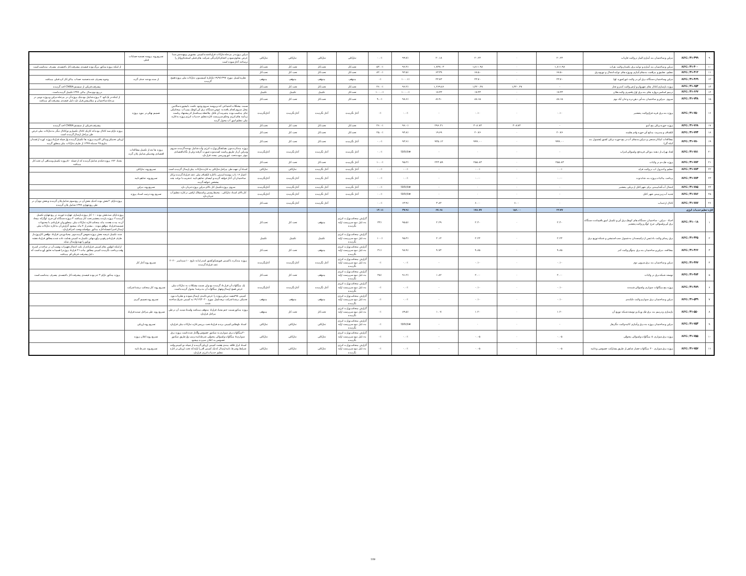| ۹ | AFG /۴۱-۳۹۹ | دیزاین و ساختمان بند آبیاری المار در ولایت فاریاب | ۲۰.۲۴ | - | ۲۰.۲۴ | ۲۰.۱۸ | ۹۹.۷٪ | ۰.۰٪ | تدارکاتی | تدارکاتی | تدارکاتی | تدارکاتی | دیزاین پروژه در مرحله تدارکات قراردادشده کمپنی مشورتی ومهندسی سبا غرض معلوم نمودن احجام کارکردگی شرکت های قبلی استخدام وکار را درساحه آغاز نموده است | تسریع روند پروسه تصفیه حسابات قبلی | |
| ۱۰ | AFG /۴۱-۴۰۰ | دیزاین و ساختمان بند آبیاری و تولید برق پاشدان ولایت هرات | ۱,۸۱۱.۹۸ | - | ۱,۸۱۱.۹۸ | ۱,۷۴۷.۰۳ | ۹۶.۴٪ | ۵۳.۰٪ | تحت کار | تحت کار | تحت کار | تحت کار | | | از اینکه پروژه مذکور بزرگ بوده فیصدی پیشرفت کار با فیصدی مصرف متناسب است |
| ۱۱ | AFG /۴۱-۴۱۲ | تنظیم، تطبیق و مراقبت بندهای آبیاری وپروژه های تولید انتقال و توزیع برق | ۶۸.۵۰ | - | ۶۸.۵۰ | ۶۳.۳۹ | ۹۲.۵٪ | ۸۲.۰٪ | تحت کار | تحت کار | تحت کار | تحت کار | | | |
| ۱۲ | AFG /۴۱-۴۶۹ | دیزاین وساختمان دستگاه برق آبی در ولایت غور(چوره لچ) | ۴۴.۷۰ | - | ۴۴.۷۰ | ۴۴.۷۳ | ۱۰۰.۱٪ | ۰٪ | متوقف | متوقف | متوقف | متوقف | نظربه ایمیل مورخ ۱۹/۹/۱۳۹۷ دازادارهٔ کمیسیون تدارکات ملی پروژه فسخ گردیده | از سند بودجه حذف گردد | وجوه مصرف شده تصفیه حساب مالی کار کرد قبلی میباشد |
| ۱۳ | AFG /۴۱-۶۵۴ | پروژه بازسازی کانال های شهروان و ارچی ولایت کندز و تخار | - | ۱,۳۲۰.۴۷ | ۱,۳۲۰.۴۷ | ۱,۲۶۹.۸۶ | ۹۶.۲٪ | ۴۶.۰٪ | تحت کار | تحت کار | تحت کار | تحت کار | | | پیشرفت فزیکی از سیستم CMRA اخذ گردیده |
| ۱۴ | AFG /۴۱-۶۶۷ | ترمیم اساسی دروازه های بند برق اول پلخمری ولایت بغلان | ۱۷.۳۳ | - | ۱۷.۳۳ | ۱۷.۳۳ | ۱۰۰.۰٪ | ۱۰۰.۰٪ | تحت کار | تکمیل | تکمیل | تکمیل | | | در ربع دوم سال مالی ۱۳۹۹ تکمیل گردیده است. |
| ۱۵ | AFG /۴۱-۷۴۸ | سروی ،دیزاین و ساختمان بند آبی دهن دره و خان آباد دوم | ۸۸.۱۵ | - | ۸۸.۱۵ | ۸۶.۹۰ | ۹۸.۶٪ | ۹.۰٪ | تحت کار | تحت کار | تحت کار | تحت کار | | | از اینکه در یک کود ۲ پروژه شامل بوده یک پروژه آن در مرحله دیزاین و پروژه دومی در مرحله ساختمان و مبلایزیشن قرار دارد دلیل فیصدی پیشرفت کم میباشد |
| ۱۶ | AFG /۴۱-۷۵۰ | پروژه بند برق قریه فراج ولایت پنجشیر | ۰.۱۰ | - | ۰.۱۰ | - | ۰.۰٪ | ۰٪ | آغاز نگردیده | آغاز نگردیده | آغاز نگردیده | آغازنگردیده | نسبت مشکلات اجتماعی که درپروسه سروی وجود داشت بامشوره ساکنین محل سروی انجام یافته به عوض دستگاه برق آبی کوچک پمپ آب میخانیکی جای مناسب بوده مثمریت آن قابل ملاحظه میباشدار اثر پیشنهاد ریاست برنامه های انرژی وحکم سرپرست اداره تنظیم خدمات انرژی پروژه به اداره ملی تنظیم امور آب محول گردید | تصمیم نهائی در مورد پروژه | |
| ۱۷ | AFG /۴۱-۷۶۸ | پروژه حوزه دریائی پنج آمو | - | ۳۰۸.۷۳ | ۳۰۸.۷۳ | ۲۹۶.۳۱ | ۹۶.۰٪ | ۴۶.۰٪ | تحت کار | تحت کار | تحت کار | تحت کار | | | پیشرفت فزیکی از سیستم CMRA اخذ گردیده |
| ۱۸ | AFG /۴۱-۷۷۴ | انکشاف و مدیریت منابع آبی حوزه وادی هلمند | ۲۰.۷۶ | - | ۲۰.۷۶ | ۱۹.۶۹ | ۹۴.۸٪ | ۲۵.۰٪ | تحت کار | تحت کار | تحت کار | تحت کار | | | پروژه دارای سه کانال بوده که کار یک کانال تکمیل و دو کانال دیگر به تدارکات ملی غرض طی مراحل ارسال گردیده است |
| ۱۹ | AFG /۴۱-۷۸۰ | مطالعات امکان سنجی و دیزاین بندهای آب در پنج حوزه دریایی کشور (بشمول بند کیله گی) | ۹۹۹.۰۰ | - | ۹۹۹.۰۰ | ۹۳۵.۱۲ | ۹۳.۶٪ | ۰.۰٪ | آغاز نگردیده | تحت کار | تحت کار | تحت کار | | | ارزیابی تخنیکی ومالی اکثریت پروژه ها تکمیل گردیده واز جمله قرارداد پروژه لوره ارغستان بتاریخ ۲۵ سنبله ۱۳۹۹ از طرف تدارکات ملی منظور گردید |
| ۲۰ | AFG /۴۱-۷۸۱ | ایجاد نهراب از دهنه بنو الی قریه فج ولسوالی اندراب | - | - | - | - | #DIV/0! | ۰.۰٪ | آغاز نگردیده | آغاز نگردیده | آغاز نگردیده | آغازنگردیده | پروژه متذکره بدون هماهنگی وزارت انرژی وآب شامل بودجه گردیده سروی ودیزاین آن از طریق ریاست انستیتوت صورت گرفته ولی از نگاه اقتصادی موثر نبوده تحت غور وبررسی مجدد قرار دارد | پروژه ها بعد از تکمیل مطالعات اقتصادی وتخنیکی شامل پلان گردد | |
| ۲۱ | AFG /۴۱-۷۸۲ | پروژه چک دم در ولایات | ۲۵۵.۸۳ | - | ۲۵۵.۸۳ | ۲۴۳.۵۹ | ۹۵.۲٪ | ۱۰.۰٪ | آغاز نگردیده | تحت کار | تحت کار | تحت کار | | | بتعداد ۱۷۲ پروژه چکدم شامل گردیده که از جمله ۵۰ پروژه تکمیل ومتباقی آن تحت کار میباشد |
| ۲۲ | AFG /۴۱-۷۸۳ | تنظیم و کنترول اب در ولایت فراه | ۰.۰۱ | - | ۰.۰۱ | - | ۰.۰٪ | ۰.۰٪ | آغاز نگردیده | آغاز نگردیده | تدارکاتی | تدارکاتی | اسناد آن جهت طی مراحل تدارکاتی به اداره تدارکات ملی ارسال گردیده است | تسریع روند تدارکاتی | |
| ۲۳ | AFG /۴۱-۷۸۴ | پرداخت مالیات پروژه بند شاه توت | ۰.۰۰ | - | ۰.۰۰ | - | ۰.۰٪ | ۰.۰٪ | آغاز نگردیده | آغاز نگردیده | آغاز نگردیده | آغازنگردیده | اعمار ۱۶ باب پوسته امنیتی با اداره انکشاف ملی عقد قرارداد گردیده و کار ساختمان آن آغاز خواهد گردید و امضای تفاهم نامه عنقریب با دولت هند مشخص خواهد گردید | تسریع روند تفاهم نامه | |
| ۲۴ | AFG /۴۱-۷۸۵ | انتقال آب آشامیدنی برای شهر کابل از دریایی پنجشیر | - | - | - | - | #DIV/0! | ۰.۰٪ | آغاز نگردیده | آغاز نگردیده | آغاز نگردیده | آغازنگردیده | سروی پروژه تکمیل کار بالای دیزاین پروژه جریان دارد | تسریع روند دیزاین | |
| ۲۵ | AFG /۴۱-۷۸۶ | تغذیه آب زیرزمینی شهر کابل | - | - | - | - | #DIV/0! | ۰.۰٪ | آغاز نگردیده | آغاز نگردیده | آغاز نگردیده | آغازنگردیده | کار بالای اسناد تدارکاتی ، محیط زیستی و استملاک اراضی در اداره تنظیم آب جریان دارد | تسریع روند ترتیب اسناد پروژه | |
| ۲۶ | AFG /۴۱-۷۸۷ | کانال ارغنداب | - | ۶.۰۰ | ۶.۰۰ | ۳.۸۴ | ۶۳.۹٪ | ۰.۰٪ | | آغاز نگردیده | آغاز نگردیده | تحت کار | | | پروژه دارای ۲ بخش بوده که یک بخش آن در ربع سوم شامل پلان گردیده و بخش دوم آن در طی ربع چهارم ۱۳۹۹ شامل پلان گردیده |
| اداره تنظیم خدمات انرژی | | | ۲۲.۷۷ | ۱۵۶.۰۰ | ۱۷۸.۷۷ | ۶۷.۶۸ | ۳۷.۹٪ | ۱۳.۱٪ | | | | | | | |
| ۱ | AFG /۴۱-۰۱۸ | احیاء - دیزاین - ساختمان دستگاه های کوچک برق آبی و تکمیل امور باقیمانده دستگاه برق آبی ولسوالی چرخ لوگر و ولایت پنجشیر | ۲.۴۰ | - | ۲.۴۰ | ۲.۲۹ | ۹۵.۵٪ | ۳۴٪ | گزارش منجانب وزارت انرژی به دلیل نبود سرپرست ارایه نگردیده | متوقف | تحت کار | تحت کار | | | پروژه دارای سه بخش بوده : ۱- کار پروژه بازسازی چهارده غوربند در ربع چهارم تکمیل گردیده ۲- پروژه پارنده پنجشیر تحت کار میباشد ۳-پروژه دستگاه آبی چرخ لوگرکه میعاد آن به مدت هجده ماه منجانب اداره تدارکات ملی منظور ولی قراردادی با محتویات ضمیمه قرارداد موافق نبوده ، بیشتر از ۷ ماه میشود گزارش آن به اداره تدارکات ملی ارسال اخیرا فیصله اداره مذکور مواصلت وتحت اجرا قراردارد. |
| ۲ | AFG /۴۱-۴۲۵ | برق رسانی ولایت بادغیس از ترکمنستان به شمول سب استیشن و شبکه توزیع برق | ۲.۲۴ | - | ۲.۲۴ | ۲.۱۴ | ۹۵.۴٪ | ۱۰۰٪ | گزارش منجانب وزارت انرژی به دلیل نبود سرپرست ارایه نگردیده | تکمیل | تکمیل | تکمیل | | | سند تکمیل عرصه بخش پروژه تفویض گردیده ودر معیاد ورنتی قرارداد. نواقص کارپروژه از طرف قراردادی رفع و برآورد نهایی تکمیل به کمپنی هدایت داده شده مطابق قرارداد نقشه وراپور را تهیه وارسال نماید |
| ۳ | AFG /۴۱-۴۶۶ | مطالعه، دیزاین و ساختمان بند برق متوگی ولایت کنر | ۹.۸۵ | - | ۹.۸۵ | ۹.۷۴ | ۹۸.۹٪ | ۳۱٪ | گزارش منجانب وزارت انرژی به دلیل نبود سرپرست ارایه نگردیده | متوقف | تحت کار | تحت کار | | | از اینکه انوایس های کمپنی قراردادی از بابت انتقال تجهیزات ونصب آن در ساحه در اسرع وقت پرداخت نگردیده کمپنی مطابق ماده ۴۱ قرارداد پروژه را قسما به تعلیق آورده است که دلیل پیشرفت فزیکی کم میباشد |
| ۴ | AFG /۴۱-۴۷۷ | دیزاین و ساختمان بند برق سروبی دوم | ۰.۱۰ | - | ۰.۱۰ | - | ۰.۰٪ | ۰٪ | گزارش منجانب وزارت انرژی به دلیل نبود سرپرست ارایه نگردیده | آغاز نگردیده | آغاز نگردیده | آغازنگردیده | پروژه متذکره با کمپنی فورتسکو کشور استرلیا به تاریخ ۱۰ سپتامبر ۲۰۲۰ عقد قرارداد گردیده | تسریع روند آغاز کار | |
| ۵ | AFG /۴۱-۴۸۴ | توسعه شبکه برق در ولایات | ۲.۰۰ | - | ۲.۰۰ | ۱.۸۲ | ۹۱.۲٪ | ۴۵٪ | گزارش منجانب وزارت انرژی به دلیل نبود سرپرست ارایه نگردیده | متوقف | تحت کار | تحت کار | | | پروژه مذکور دارای ۳ جز بوده فیصدی پیشرفت کار با فیصدی مصرف متناسب است |
| ۶ | AFG /۴۱-۴۸۹ | پروژه پنج میگاوات سولری ولسوالی شیندند | ۰.۱۰ | - | ۰.۱۰ | - | ۰.۰٪ | ۰٪ | گزارش منجانب وزارت انرژی به دلیل نبود سرپرست ارایه نگردیده | آغاز نگردیده | آغاز نگردیده | آغازنگردیده | یک میگاوات آن قرار داد گردیده بود ولی نسبت مشکلات به تدارکات ملی غرض فسخ ارسال وچهار میگاوات آن به برشنا محول گردیده است. | تسریع روند کار منجانب برشنا شرکت | |
| ۷ | AFG /۴۱-۵۴۹ | دیزاین و ساختمان برق سولری ولایت دایکندی | ۰.۱۰ | - | ۰.۱۰ | - | ۰.۰٪ | ۰٪ | گزارش منجانب وزارت انرژی به دلیل نبود سرپرست ارایه نگردیده | متوقف | متوقف | متوقف | کمپنی ۹۵ فیصد دیزاین پروژه را غرض تائیدی ارسال نموده و نظریات بورد تخنیکی برشنا شرکت ذریعه ایمل مورخ ۱۹/۱۲/۲۰۲۰ به کمپنی شریک ساخته شده | تسریع روند تصمیم گیری | |
| ۸ | AFG /۴۱-۵۵۰ | بازسازی و ترمیم بند برق چک وردک و توسعه شبکه توزیع آن | ۱.۲۰ | - | ۱.۲۰ | ۱.۰۷ | ۸۹.۵٪ | ۰٪ | گزارش منجانب وزارت انرژی به دلیل نبود سرپرست ارایه نگردیده | تحت کار | تحت کار | متوقف | پروژه مذکور نسبت ختم معیاد قرارداد متوقف میباشد واسناد تمدید آن در طی مراحل قراردارد | تسریع روند طی مراحل تمدید قرارداد | |
| ۹ | AFG /۴۱-۷۵۳ | دیزاین و ساختمان پروژه بند برق و آبیاری کامه ولایت ننگرهار | - | - | - | - | #DIV/0! | ۰٪ | گزارش منجانب وزارت انرژی به دلیل نبود سرپرست ارایه نگردیده | تدارکاتی | تدارکاتی | تدارکاتی | اسناد داوطلبی کمپنی برنده قرارداد تحت بررسی اداره تدارکات ملی قراردارد | تسریع روند ارزیابی | |
| ۱۰ | AFG /۴۱-۷۵۵ | پروژه برق سولری ۵ میگاوات ولسوالی پنجوائی | ۰.۰۵ | - | ۰.۰۵ | - | ۰.۰٪ | ۰٪ | گزارش منجانب وزارت انرژی به دلیل نبود سرپرست ارایه نگردیده | تدارکاتی | تدارکاتی | تدارکاتی | ۳۰میگاوات برق سولری به سکتور خصوصی واگذار شده است پروژه برق سولری۵ میگاوات ولسوالی پنجوایی شرطنامه ترتیب واز طریق سکتور خصوصی به اعلان سپرده میشود | تسریع روند اعلان پروژه | |
| ۱۱ | AFG /۴۱-۷۵۷ | پروژه برق سولری ۴۰ میگاوات حصار شاهی از طریق مشارکت خصوصی وعامه | ۰.۰۵ | - | ۰.۰۵ | - | ۰.۰٪ | ۰٪ | گزارش منجانب وزارت انرژی به دلیل نبود سرپرست ارایه نگردیده | تدارکاتی | تدارکاتی | تدارکاتی | اسناد ابراز علاقه مندی هشت کمپنی ارزیابی گردیده از جمله دو کمپنی واجد شرایط وشرط نامه ارسال که یک کمپنی آفر را ارایه که تحت ارزیابی در اداره تنظیم خدمات انرژی قراردارد | تسریع روند شرط نامه | |
109